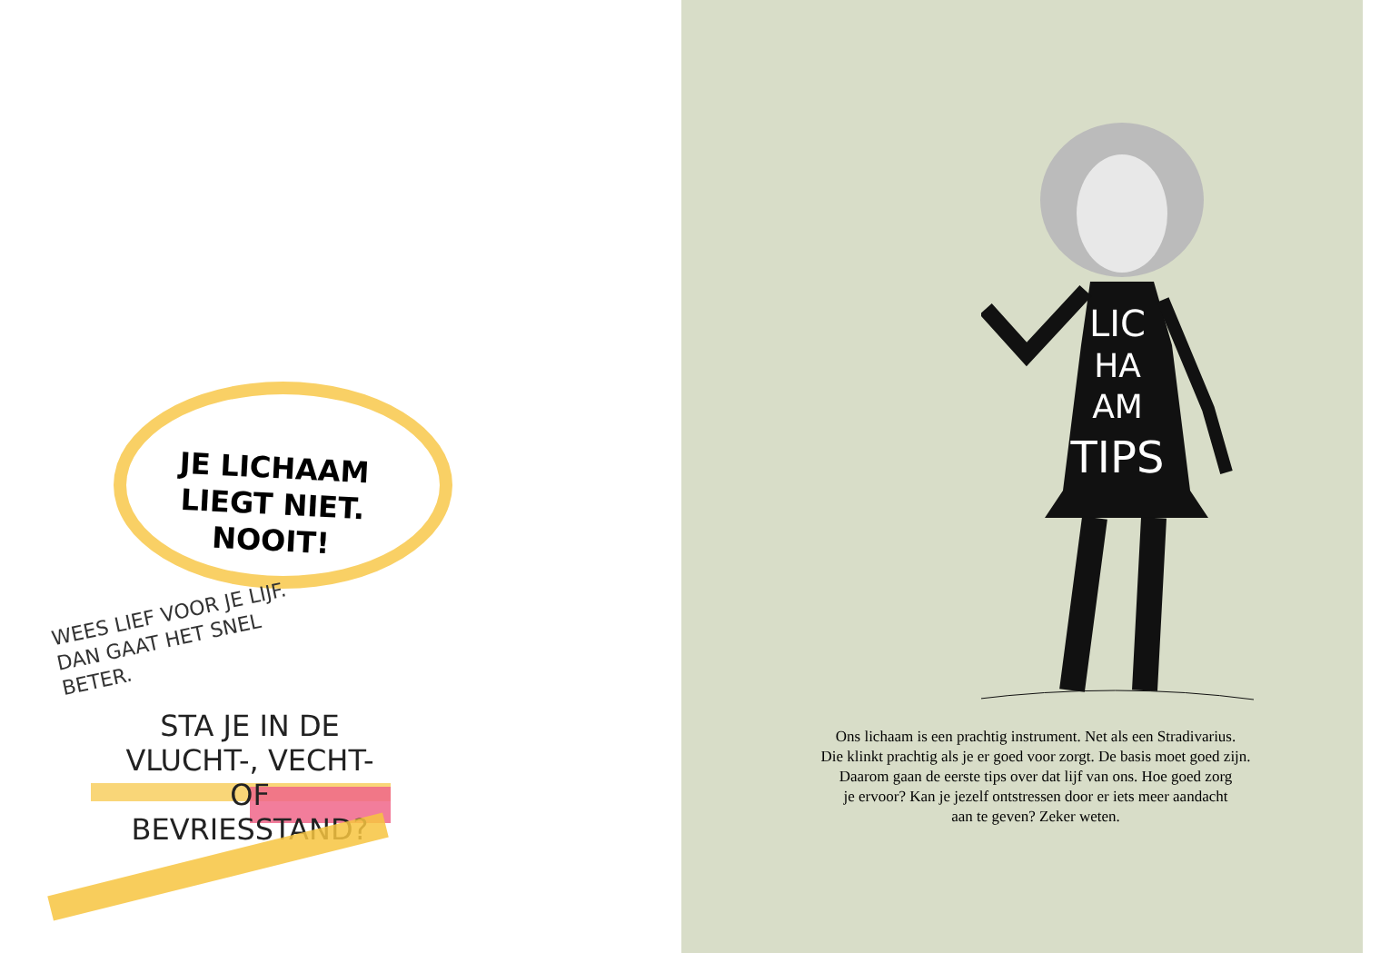JE LICHAAM LIEGT NIET.
NOOIT!
WEES LIEF VOOR JE LIJF. DAN GAAT HET SNEL BETER.
STA JE IN DE VLUCHT-, VECHT- OF BEVRIESSTAND?
LIC
HA
AM
TIPS
Ons lichaam is een prachtig instrument. Net als een Stradivarius.
Die klinkt prachtig als je er goed voor zorgt. De basis moet goed zijn.
Daarom gaan de eerste tips over dat lijf van ons. Hoe goed zorg
je ervoor? Kan je jezelf ontstressen door er iets meer aandacht
aan te geven? Zeker weten.